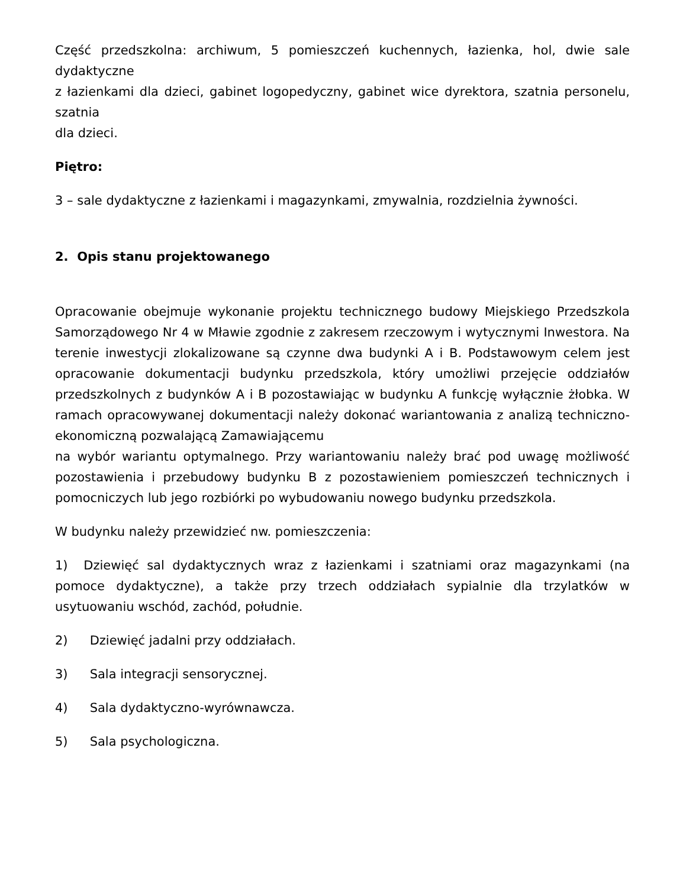Część przedszkolna: archiwum, 5 pomieszczeń kuchennych, łazienka, hol, dwie sale dydaktyczne
z łazienkami dla dzieci, gabinet logopedyczny, gabinet wice dyrektora, szatnia personelu, szatnia
dla dzieci.
Piętro:
3 – sale dydaktyczne z łazienkami i magazynkami, zmywalnia, rozdzielnia żywności.
2. Opis stanu projektowanego
Opracowanie obejmuje wykonanie projektu technicznego budowy Miejskiego Przedszkola Samorządowego Nr 4 w Mławie zgodnie z zakresem rzeczowym i wytycznymi Inwestora. Na terenie inwestycji zlokalizowane są czynne dwa budynki A i B. Podstawowym celem jest opracowanie dokumentacji budynku przedszkola, który umożliwi przejęcie oddziałów przedszkolnych z budynków A i B pozostawiając w budynku A funkcję wyłącznie żłobka. W ramach opracowywanej dokumentacji należy dokonać wariantowania z analizą techniczno-ekonomiczną pozwalającą Zamawiającemu
na wybór wariantu optymalnego. Przy wariantowaniu należy brać pod uwagę możliwość pozostawienia i przebudowy budynku B z pozostawieniem pomieszczeń technicznych i pomocniczych lub jego rozbiórki po wybudowaniu nowego budynku przedszkola.
W budynku należy przewidzieć nw. pomieszczenia:
1) Dziewięć sal dydaktycznych wraz z łazienkami i szatniami oraz magazynkami (na pomoce dydaktyczne), a także przy trzech oddziałach sypialnie dla trzylatków w usytuowaniu wschód, zachód, południe.
2) Dziewięć jadalni przy oddziałach.
3) Sala integracji sensorycznej.
4) Sala dydaktyczno-wyrównawcza.
5) Sala psychologiczna.